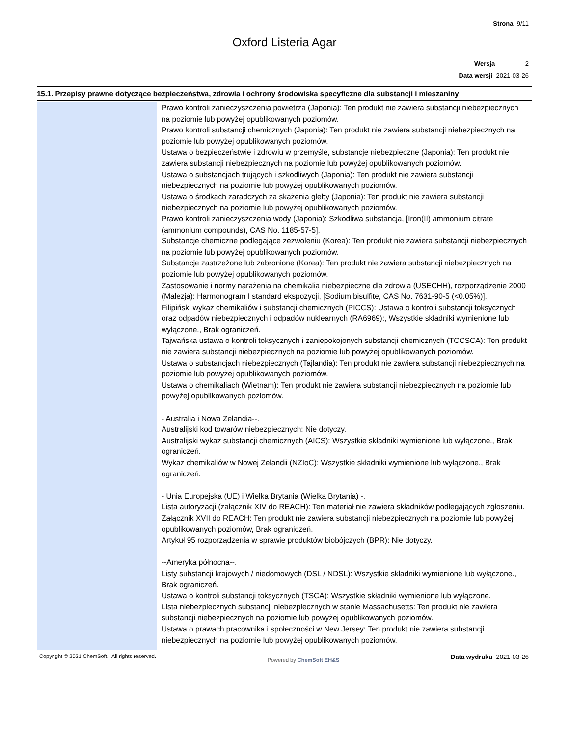Strona 9/11
Oxford Listeria Agar
Wersja 2
Data wersji 2021-03-26
15.1. Przepisy prawne dotyczące bezpieczeństwa, zdrowia i ochrony środowiska specyficzne dla substancji i mieszaniny
| | Prawo kontroli zanieczyszczenia powietrza (Japonia): Ten produkt nie zawiera substancji niebezpiecznych na poziomie lub powyżej opublikowanych poziomów. Prawo kontroli substancji chemicznych (Japonia): Ten produkt nie zawiera substancji niebezpiecznych na poziomie lub powyżej opublikowanych poziomów. Ustawa o bezpieczeństwie i zdrowiu w przemyśle, substancje niebezpieczne (Japonia): Ten produkt nie zawiera substancji niebezpiecznych na poziomie lub powyżej opublikowanych poziomów. Ustawa o substancjach trujących i szkodliwych (Japonia): Ten produkt nie zawiera substancji niebezpiecznych na poziomie lub powyżej opublikowanych poziomów. Ustawa o środkach zaradczych za skażenia gleby (Japonia): Ten produkt nie zawiera substancji niebezpiecznych na poziomie lub powyżej opublikowanych poziomów. Prawo kontroli zanieczyszczenia wody (Japonia): Szkodliwa substancja, [Iron(II) ammonium citrate (ammonium compounds), CAS No. 1185-57-5]. Substancje chemiczne podlegające zezwoleniu (Korea): Ten produkt nie zawiera substancji niebezpiecznych na poziomie lub powyżej opublikowanych poziomów. Substancje zastrzeżone lub zabronione (Korea): Ten produkt nie zawiera substancji niebezpiecznych na poziomie lub powyżej opublikowanych poziomów. Zastosowanie i normy narażenia na chemikalia niebezpieczne dla zdrowia (USECHH), rozporządzenie 2000 (Malezja): Harmonogram I standard ekspozycji, [Sodium bisulfite, CAS No. 7631-90-5 (<0.05%)]. Filipiński wykaz chemikaliów i substancji chemicznych (PICCS): Ustawa o kontroli substancji toksycznych oraz odpadów niebezpiecznych i odpadów nuklearnych (RA6969):, Wszystkie składniki wymienione lub wyłączone., Brak ograniczeń. Tajwańska ustawa o kontroli toksycznych i zaniepokojonych substancji chemicznych (TCCSCA): Ten produkt nie zawiera substancji niebezpiecznych na poziomie lub powyżej opublikowanych poziomów. Ustawa o substancjach niebezpiecznych (Tajlandia): Ten produkt nie zawiera substancji niebezpiecznych na poziomie lub powyżej opublikowanych poziomów. Ustawa o chemikaliach (Wietnam): Ten produkt nie zawiera substancji niebezpiecznych na poziomie lub powyżej opublikowanych poziomów. - Australia i Nowa Zelandia--. Australijski kod towarów niebezpiecznych: Nie dotyczy. Australijski wykaz substancji chemicznych (AICS): Wszystkie składniki wymienione lub wyłączone., Brak ograniczeń. Wykaz chemikaliów w Nowej Zelandii (NZIoC): Wszystkie składniki wymienione lub wyłączone., Brak ograniczeń. - Unia Europejska (UE) i Wielka Brytania (Wielka Brytania) -. Lista autoryzacji (załącznik XIV do REACH): Ten materiał nie zawiera składników podlegających zgłoszeniu. Załącznik XVII do REACH: Ten produkt nie zawiera substancji niebezpiecznych na poziomie lub powyżej opublikowanych poziomów, Brak ograniczeń. Artykuł 95 rozporządzenia w sprawie produktów biobójczych (BPR): Nie dotyczy. --Ameryka północna--. Listy substancji krajowych / niedomowych (DSL / NDSL): Wszystkie składniki wymienione lub wyłączone., Brak ograniczeń. Ustawa o kontroli substancji toksycznych (TSCA): Wszystkie składniki wymienione lub wyłączone. Lista niebezpiecznych substancji niebezpiecznych w stanie Massachusetts: Ten produkt nie zawiera substancji niebezpiecznych na poziomie lub powyżej opublikowanych poziomów. Ustawa o prawach pracownika i społeczności w New Jersey: Ten produkt nie zawiera substancji niebezpiecznych na poziomie lub powyżej opublikowanych poziomów. |
Copyright © 2021 ChemSoft. All rights reserved. Powered by ChemSoft EH&S Data wydruku 2021-03-26